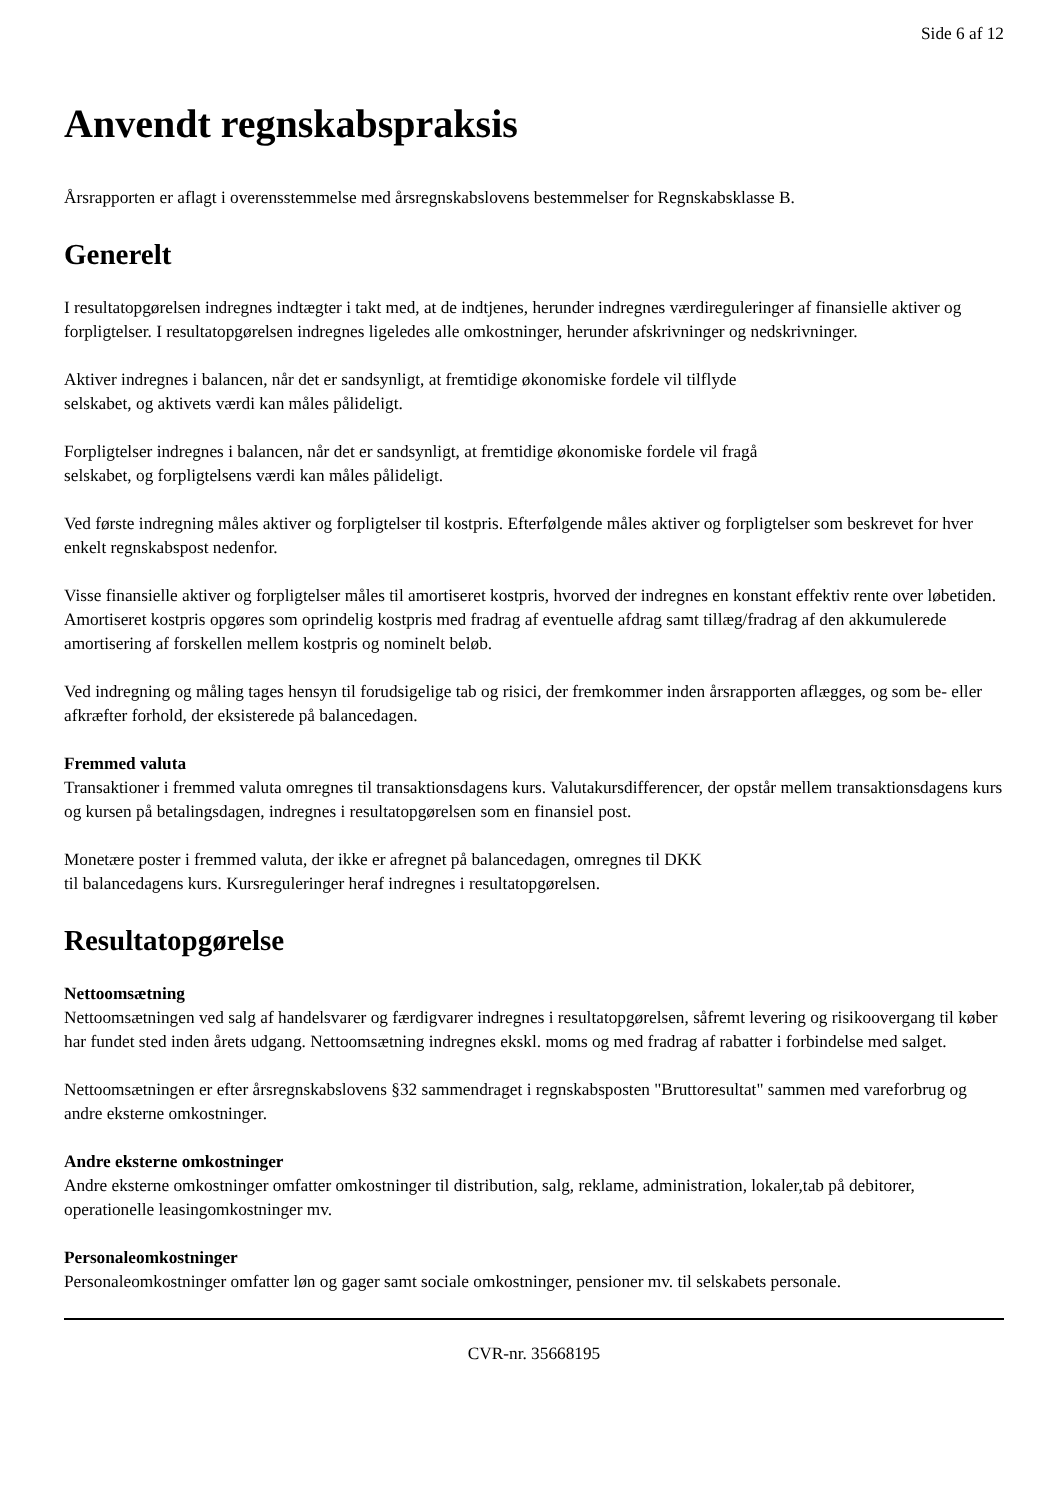Side 6 af 12
Anvendt regnskabspraksis
Årsrapporten er aflagt i overensstemmelse med årsregnskabslovens bestemmelser for Regnskabsklasse B.
Generelt
I resultatopgørelsen indregnes indtægter i takt med, at de indtjenes, herunder indregnes værdireguleringer af finansielle aktiver og forpligtelser. I resultatopgørelsen indregnes ligeledes alle omkostninger, herunder afskrivninger og nedskrivninger.
Aktiver indregnes i balancen, når det er sandsynligt, at fremtidige økonomiske fordele vil tilflyde
selskabet, og aktivets værdi kan måles pålideligt.
Forpligtelser indregnes i balancen, når det er sandsynligt, at fremtidige økonomiske fordele vil fragå
selskabet, og forpligtelsens værdi kan måles pålideligt.
Ved første indregning måles aktiver og forpligtelser til kostpris. Efterfølgende måles aktiver og forpligtelser som beskrevet for hver enkelt regnskabspost nedenfor.
Visse finansielle aktiver og forpligtelser måles til amortiseret kostpris, hvorved der indregnes en konstant effektiv rente over løbetiden. Amortiseret kostpris opgøres som oprindelig kostpris med fradrag af eventuelle afdrag samt tillæg/fradrag af den akkumulerede amortisering af forskellen mellem kostpris og nominelt beløb.
Ved indregning og måling tages hensyn til forudsigelige tab og risici, der fremkommer inden årsrapporten aflægges, og som be- eller afkræfter forhold, der eksisterede på balancedagen.
Fremmed valuta
Transaktioner i fremmed valuta omregnes til transaktionsdagens kurs. Valutakursdifferencer, der opstår mellem transaktionsdagens kurs og kursen på betalingsdagen, indregnes i resultatopgørelsen som en finansiel post.
Monetære poster i fremmed valuta, der ikke er afregnet på balancedagen, omregnes til DKK
til balancedagens kurs. Kursreguleringer heraf indregnes i resultatopgørelsen.
Resultatopgørelse
Nettoomsætning
Nettoomsætningen ved salg af handelsvarer og færdigvarer indregnes i resultatopgørelsen, såfremt levering og risikoovergang til køber har fundet sted inden årets udgang. Nettoomsætning indregnes ekskl. moms og med fradrag af rabatter i forbindelse med salget.
Nettoomsætningen er efter årsregnskabslovens §32 sammendraget i regnskabsposten "Bruttoresultat" sammen med vareforbrug og andre eksterne omkostninger.
Andre eksterne omkostninger
Andre eksterne omkostninger omfatter omkostninger til distribution, salg, reklame, administration, lokaler,tab på debitorer, operationelle leasingomkostninger mv.
Personaleomkostninger
Personaleomkostninger omfatter løn og gager samt sociale omkostninger, pensioner mv. til selskabets personale.
CVR-nr. 35668195